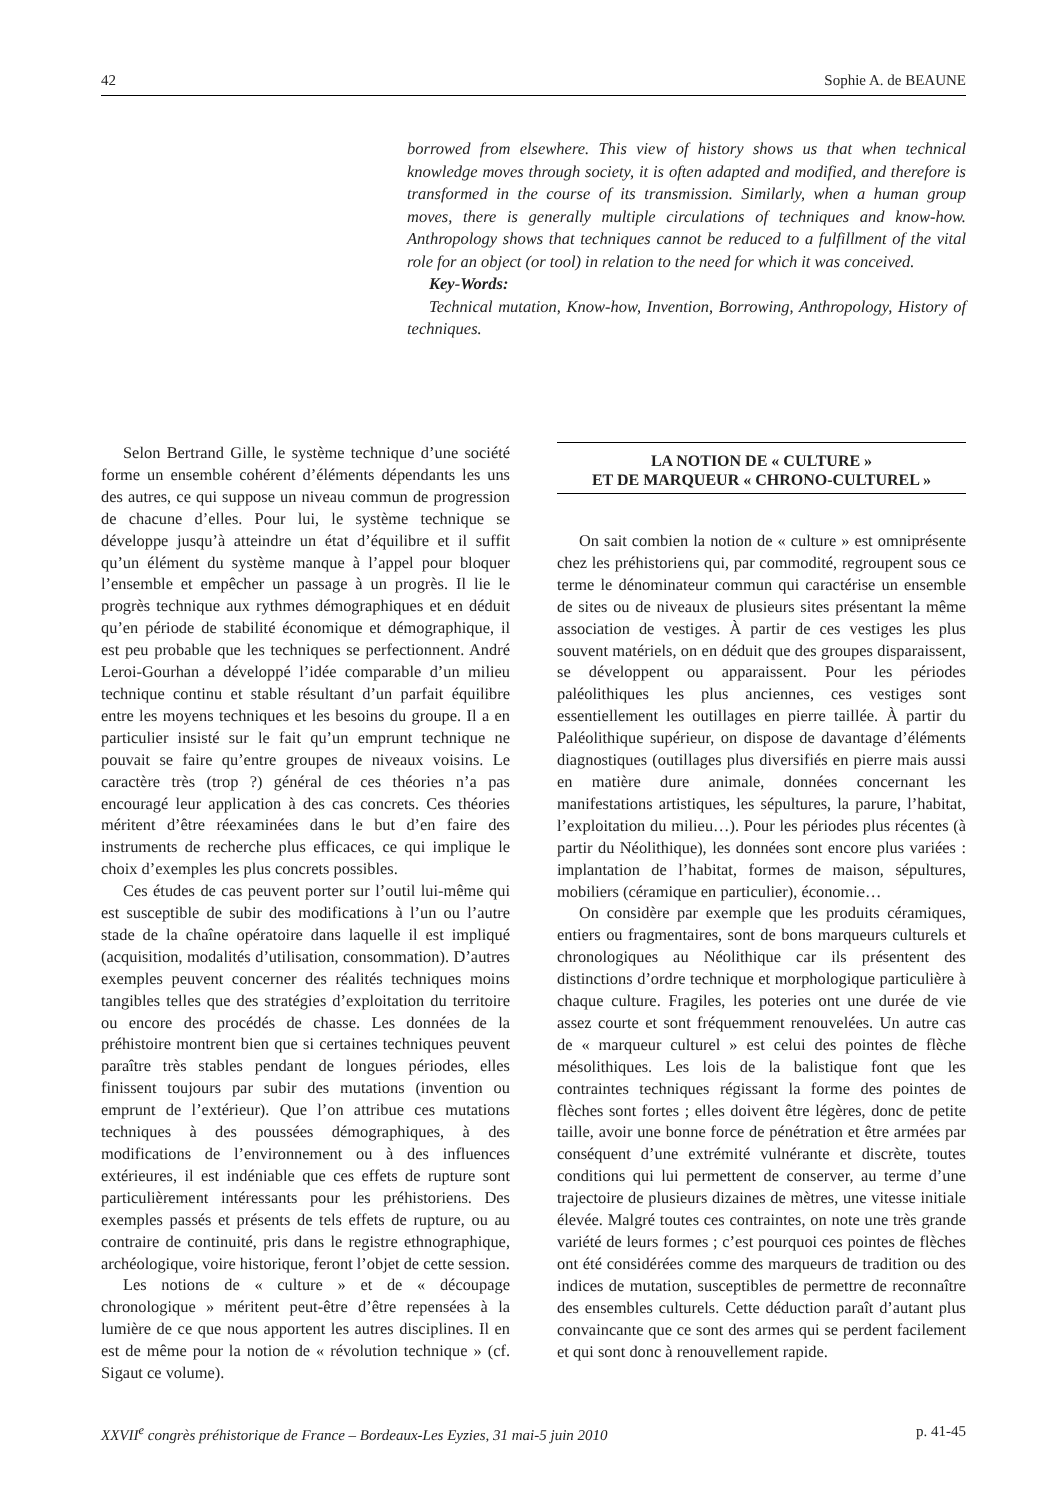42 Sophie A. de BEAUNE
borrowed from elsewhere. This view of history shows us that when technical knowledge moves through society, it is often adapted and modified, and therefore is transformed in the course of its transmission. Similarly, when a human group moves, there is generally multiple circulations of techniques and know-how. Anthropology shows that techniques cannot be reduced to a fulfillment of the vital role for an object (or tool) in relation to the need for which it was conceived.
Key-Words:
Technical mutation, Know-how, Invention, Borrowing, Anthropology, History of techniques.
Selon Bertrand Gille, le système technique d’une société forme un ensemble cohérent d’éléments dépendants les uns des autres, ce qui suppose un niveau commun de progression de chacune d’elles. Pour lui, le système technique se développe jusqu’à atteindre un état d’équilibre et il suffit qu’un élément du système manque à l’appel pour bloquer l’ensemble et empêcher un passage à un progrès. Il lie le progrès technique aux rythmes démographiques et en déduit qu’en période de stabilité économique et démographique, il est peu probable que les techniques se perfectionnent. André Leroi-Gourhan a développé l’idée comparable d’un milieu technique continu et stable résultant d’un parfait équilibre entre les moyens techniques et les besoins du groupe. Il a en particulier insisté sur le fait qu’un emprunt technique ne pouvait se faire qu’entre groupes de niveaux voisins. Le caractère très (trop ?) général de ces théories n’a pas encouragé leur application à des cas concrets. Ces théories méritent d’être réexaminées dans le but d’en faire des instruments de recherche plus efficaces, ce qui implique le choix d’exemples les plus concrets possibles.
Ces études de cas peuvent porter sur l’outil lui-même qui est susceptible de subir des modifications à l’un ou l’autre stade de la chaîne opératoire dans laquelle il est impliqué (acquisition, modalités d’utilisation, consommation). D’autres exemples peuvent concerner des réalités techniques moins tangibles telles que des stratégies d’exploitation du territoire ou encore des procédés de chasse. Les données de la préhistoire montrent bien que si certaines techniques peuvent paraître très stables pendant de longues périodes, elles finissent toujours par subir des mutations (invention ou emprunt de l’extérieur). Que l’on attribue ces mutations techniques à des poussées démographiques, à des modifications de l’environnement ou à des influences extérieures, il est indéniable que ces effets de rupture sont particulièrement intéressants pour les préhistoriens. Des exemples passés et présents de tels effets de rupture, ou au contraire de continuité, pris dans le registre ethnographique, archéologique, voire historique, feront l’objet de cette session.
Les notions de « culture » et de « découpage chronologique » méritent peut-être d’être repensées à la lumière de ce que nous apportent les autres disciplines. Il en est de même pour la notion de « révolution technique » (cf. Sigaut ce volume).
LA NOTION DE « CULTURE »
ET DE MARQUEUR « CHRONO-CULTUREL »
On sait combien la notion de « culture » est omniprésente chez les préhistoriens qui, par commodité, regroupent sous ce terme le dénominateur commun qui caractérise un ensemble de sites ou de niveaux de plusieurs sites présentant la même association de vestiges. À partir de ces vestiges les plus souvent matériels, on en déduit que des groupes disparaissent, se développent ou apparaissent. Pour les périodes paléolithiques les plus anciennes, ces vestiges sont essentiellement les outillages en pierre taillée. À partir du Paléolithique supérieur, on dispose de davantage d’éléments diagnostiques (outillages plus diversifiés en pierre mais aussi en matière dure animale, données concernant les manifestations artistiques, les sépultures, la parure, l’habitat, l’exploitation du milieu…). Pour les périodes plus récentes (à partir du Néolithique), les données sont encore plus variées : implantation de l’habitat, formes de maison, sépultures, mobiliers (céramique en particulier), économie…
On considère par exemple que les produits céramiques, entiers ou fragmentaires, sont de bons marqueurs culturels et chronologiques au Néolithique car ils présentent des distinctions d’ordre technique et morphologique particulière à chaque culture. Fragiles, les poteries ont une durée de vie assez courte et sont fréquemment renouvelées. Un autre cas de « marqueur culturel » est celui des pointes de flèche mésolithiques. Les lois de la balistique font que les contraintes techniques régissant la forme des pointes de flèches sont fortes ; elles doivent être légères, donc de petite taille, avoir une bonne force de pénétration et être armées par conséquent d’une extrémité vulnérante et discrète, toutes conditions qui lui permettent de conserver, au terme d’une trajectoire de plusieurs dizaines de mètres, une vitesse initiale élevée. Malgré toutes ces contraintes, on note une très grande variété de leurs formes ; c’est pourquoi ces pointes de flèches ont été considérées comme des marqueurs de tradition ou des indices de mutation, susceptibles de permettre de reconnaître des ensembles culturels. Cette déduction paraît d’autant plus convaincante que ce sont des armes qui se perdent facilement et qui sont donc à renouvellement rapide.
XXVII<sup>e</sup> congrès préhistorique de France – Bordeaux-Les Eyzies, 31 mai-5 juin 2010 p. 41-45